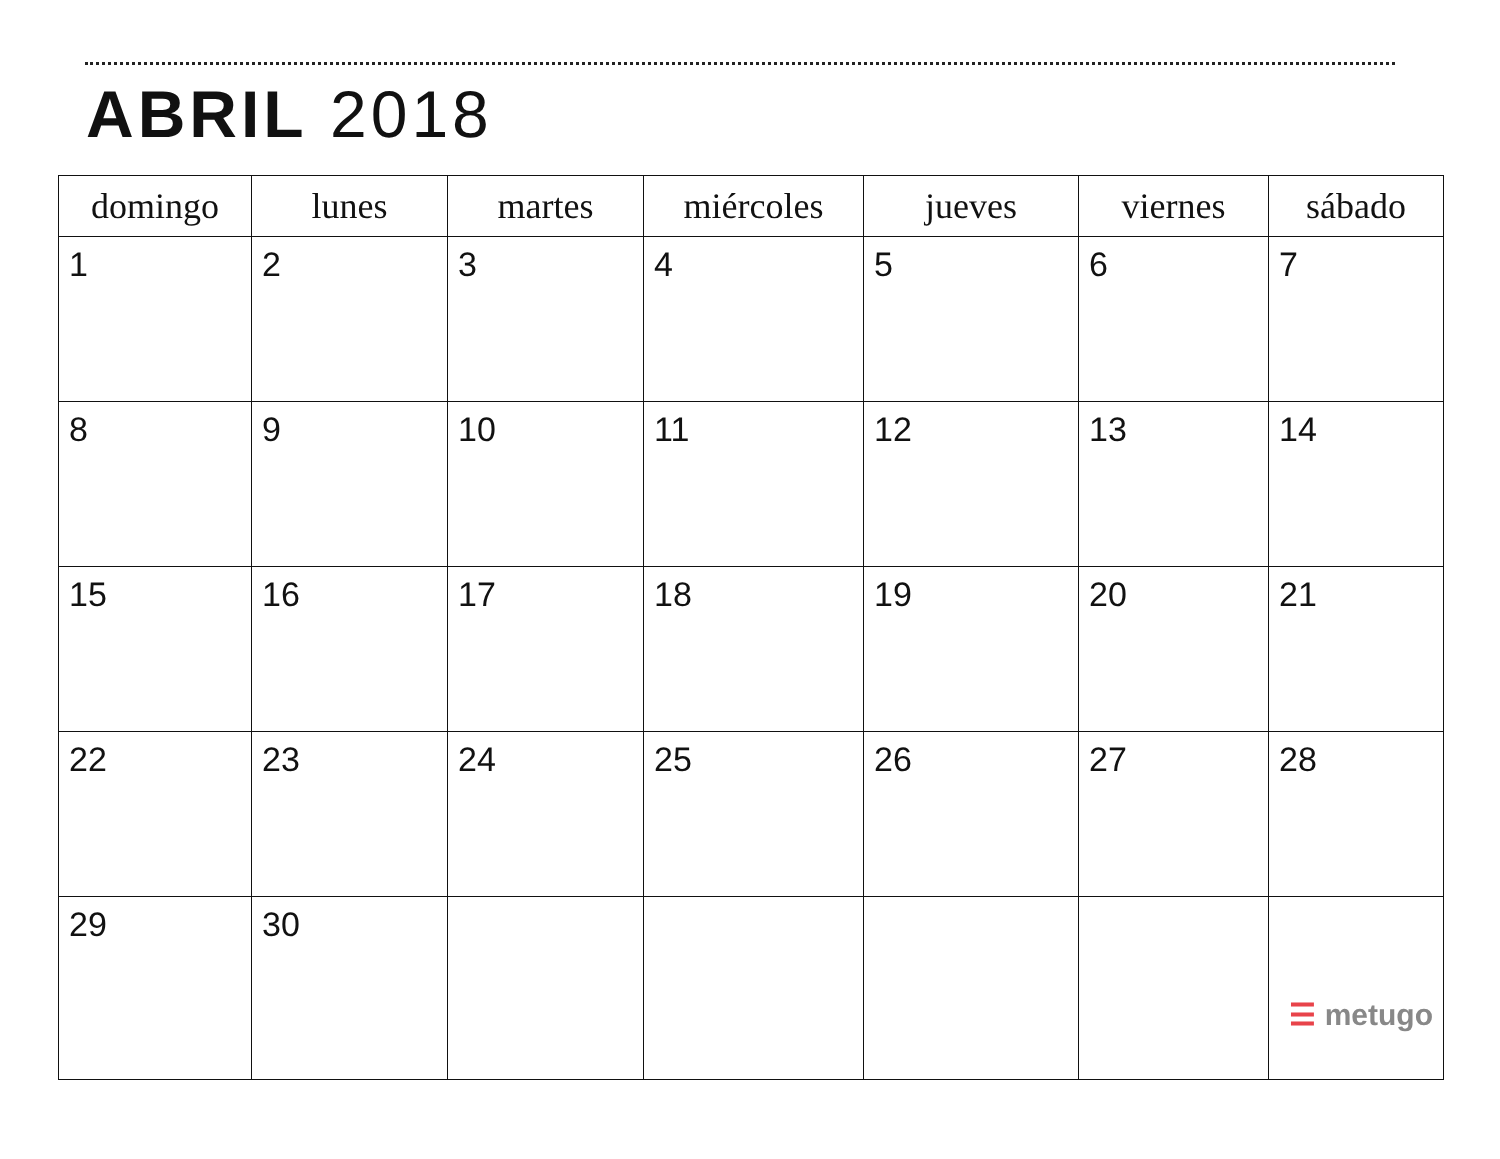ABRIL 2018
| domingo | lunes | martes | miércoles | jueves | viernes | sábado |
| --- | --- | --- | --- | --- | --- | --- |
| 1 | 2 | 3 | 4 | 5 | 6 | 7 |
| 8 | 9 | 10 | 11 | 12 | 13 | 14 |
| 15 | 16 | 17 | 18 | 19 | 20 | 21 |
| 22 | 23 | 24 | 25 | 26 | 27 | 28 |
| 29 | 30 | | | | | ☰ metugo |